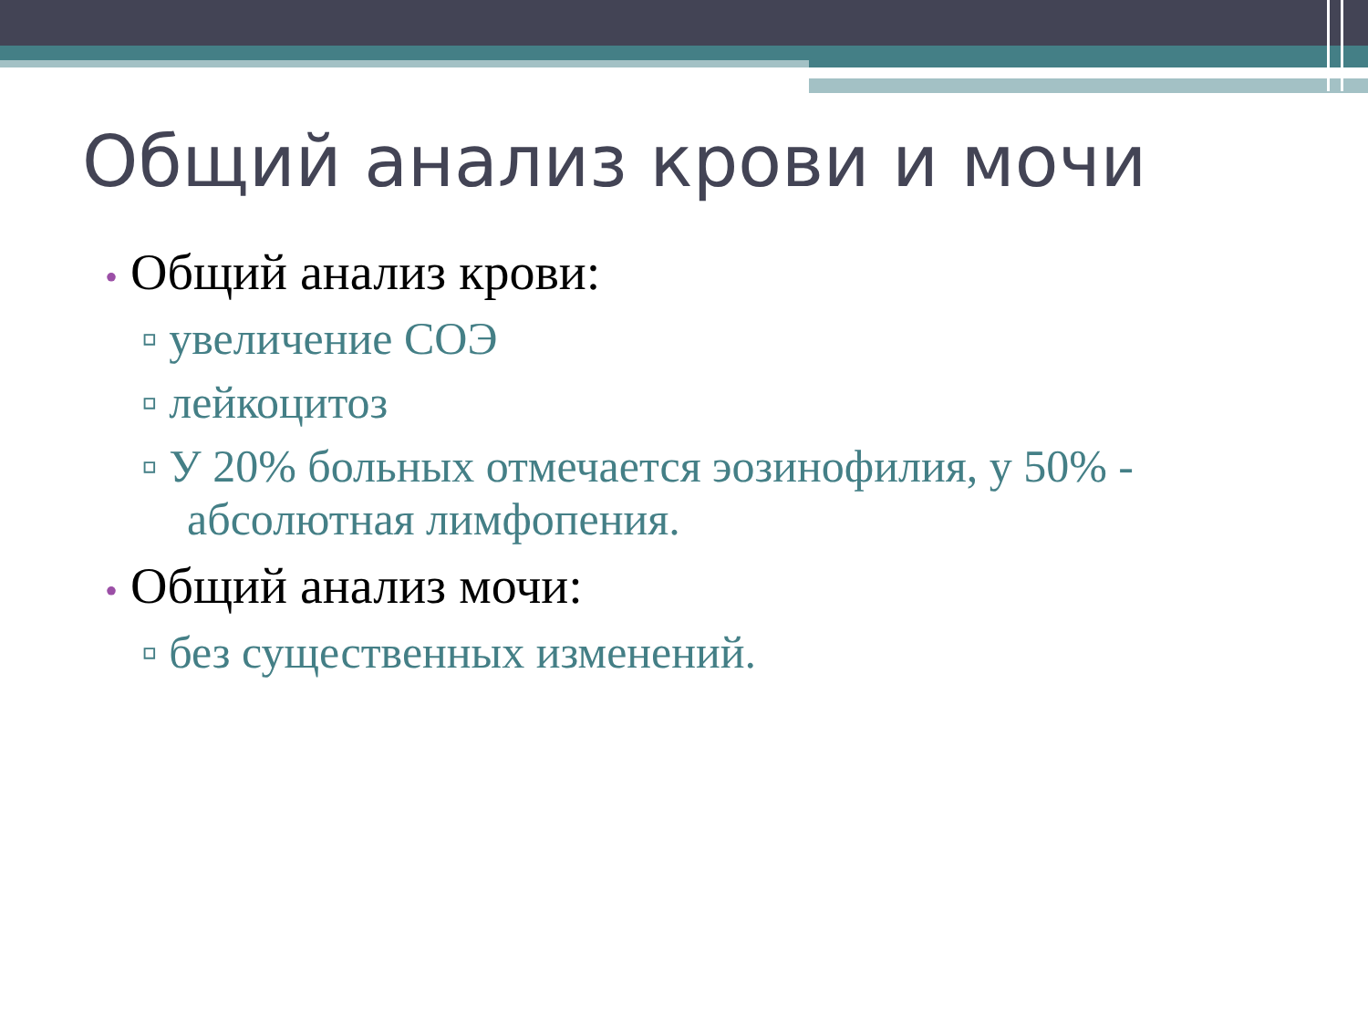Общий анализ крови и мочи
• Общий анализ крови:
▫ увеличение СОЭ
▫ лейкоцитоз
▫ У 20% больных отмечается эозинофилия, у 50% - абсолютная лимфопения.
• Общий анализ мочи:
▫ без существенных изменений.